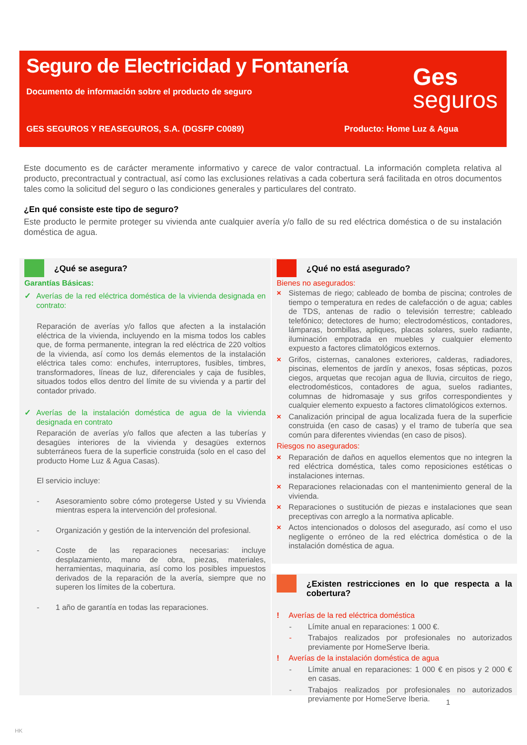Seguro de Electricidad y Fontanería
Documento de información sobre el producto de seguro
Ges
seguros
GES SEGUROS Y REASEGUROS, S.A. (DGSFP C0089) Producto: Home Luz & Agua
Este documento es de carácter meramente informativo y carece de valor contractual. La información completa relativa al producto, precontractual y contractual, así como las exclusiones relativas a cada cobertura será facilitada en otros documentos tales como la solicitud del seguro o las condiciones generales y particulares del contrato.
¿En qué consiste este tipo de seguro?
Este producto le permite proteger su vivienda ante cualquier avería y/o fallo de su red eléctrica doméstica o de su instalación doméstica de agua.
¿Qué se asegura?
Garantías Básicas:
✓ Averías de la red eléctrica doméstica de la vivienda designada en contrato:
Reparación de averías y/o fallos que afecten a la instalación eléctrica de la vivienda, incluyendo en la misma todos los cables que, de forma permanente, integran la red eléctrica de 220 voltios de la vivienda, así como los demás elementos de la instalación eléctrica tales como: enchufes, interruptores, fusibles, timbres, transformadores, líneas de luz, diferenciales y caja de fusibles, situados todos ellos dentro del límite de su vivienda y a partir del contador privado.
✓ Averías de la instalación doméstica de agua de la vivienda designada en contrato
Reparación de averías y/o fallos que afecten a las tuberías y desagües interiores de la vivienda y desagües externos subterráneos fuera de la superficie construida (solo en el caso del producto Home Luz & Agua Casas).
El servicio incluye:
- Asesoramiento sobre cómo protegerse Usted y su Vivienda mientras espera la intervención del profesional.
- Organización y gestión de la intervención del profesional.
- Coste de las reparaciones necesarias: incluye desplazamiento, mano de obra, piezas, materiales, herramientas, maquinaria, así como los posibles impuestos derivados de la reparación de la avería, siempre que no superen los límites de la cobertura.
- 1 año de garantía en todas las reparaciones.
¿Qué no está asegurado?
Bienes no asegurados:
× Sistemas de riego; cableado de bomba de piscina; controles de tiempo o temperatura en redes de calefacción o de agua; cables de TDS, antenas de radio o televisión terrestre; cableado telefónico; detectores de humo; electrodomésticos, contadores, lámparas, bombillas, apliques, placas solares, suelo radiante, iluminación empotrada en muebles y cualquier elemento expuesto a factores climatológicos externos.
× Grifos, cisternas, canalones exteriores, calderas, radiadores, piscinas, elementos de jardín y anexos, fosas sépticas, pozos ciegos, arquetas que recojan agua de lluvia, circuitos de riego, electrodomésticos, contadores de agua, suelos radiantes, columnas de hidromasaje y sus grifos correspondientes y cualquier elemento expuesto a factores climatológicos externos.
× Canalización principal de agua localizada fuera de la superficie construida (en caso de casas) y el tramo de tubería que sea común para diferentes viviendas (en caso de pisos).
Riesgos no asegurados:
× Reparación de daños en aquellos elementos que no integren la red eléctrica doméstica, tales como reposiciones estéticas o instalaciones internas.
× Reparaciones relacionadas con el mantenimiento general de la vivienda.
× Reparaciones o sustitución de piezas e instalaciones que sean preceptivas con arreglo a la normativa aplicable.
× Actos intencionados o dolosos del asegurado, así como el uso negligente o erróneo de la red eléctrica doméstica o de la instalación doméstica de agua.
¿Existen restricciones en lo que respecta a la cobertura?
! Averías de la red eléctrica doméstica
- Límite anual en reparaciones: 1 000 €.
- Trabajos realizados por profesionales no autorizados previamente por HomeServe Iberia.
! Averías de la instalación doméstica de agua
- Límite anual en reparaciones: 1 000 € en pisos y 2 000 € en casas.
- Trabajos realizados por profesionales no autorizados previamente por HomeServe Iberia.
1
HK